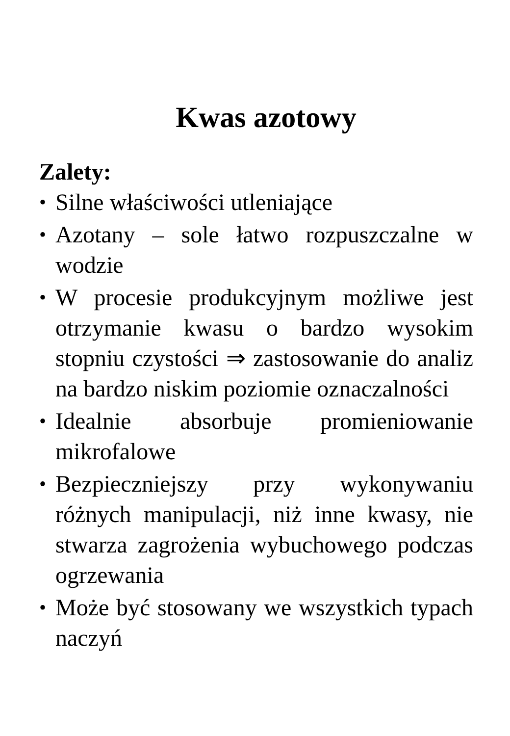Kwas azotowy
Zalety:
• Silne właściwości utleniające
• Azotany – sole łatwo rozpuszczalne w wodzie
• W procesie produkcyjnym możliwe jest otrzymanie kwasu o bardzo wysokim stopniu czystości ⇒ zastosowanie do analiz na bardzo niskim poziomie oznaczalności
• Idealnie absorbuje promieniowanie mikrofalowe
• Bezpieczniejszy przy wykonywaniu różnych manipulacji, niż inne kwasy, nie stwarza zagrożenia wybuchowego podczas ogrzewania
• Może być stosowany we wszystkich typach naczyń